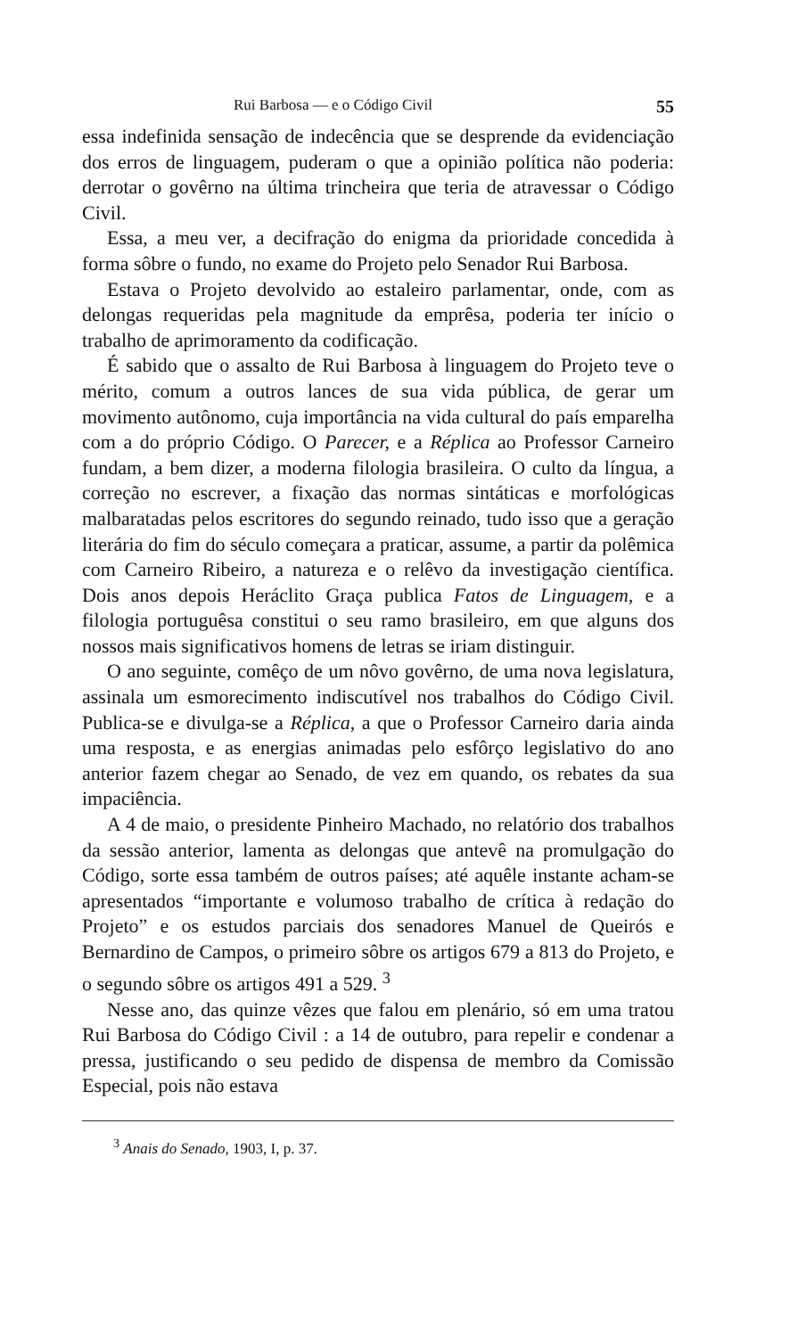Rui Barbosa — e o Código Civil 55
essa indefinida sensação de indecência que se desprende da evidenciação dos erros de linguagem, puderam o que a opinião política não poderia: derrotar o govêrno na última trincheira que teria de atravessar o Código Civil.
Essa, a meu ver, a decifração do enigma da prioridade concedida à forma sôbre o fundo, no exame do Projeto pelo Senador Rui Barbosa.
Estava o Projeto devolvido ao estaleiro parlamentar, onde, com as delongas requeridas pela magnitude da emprêsa, poderia ter início o trabalho de aprimoramento da codificação.
É sabido que o assalto de Rui Barbosa à linguagem do Projeto teve o mérito, comum a outros lances de sua vida pública, de gerar um movimento autônomo, cuja importância na vida cultural do país emparelha com a do próprio Código. O Parecer, e a Réplica ao Professor Carneiro fundam, a bem dizer, a moderna filologia brasileira. O culto da língua, a correção no escrever, a fixação das normas sintáticas e morfológicas malbaratadas pelos escritores do segundo reinado, tudo isso que a geração literária do fim do século começara a praticar, assume, a partir da polêmica com Carneiro Ribeiro, a natureza e o relêvo da investigação científica. Dois anos depois Heráclito Graça publica Fatos de Linguagem, e a filologia portuguêsa constitui o seu ramo brasileiro, em que alguns dos nossos mais significativos homens de letras se iriam distinguir.
O ano seguinte, comêço de um nôvo govêrno, de uma nova legislatura, assinala um esmorecimento indiscutível nos trabalhos do Código Civil. Publica-se e divulga-se a Réplica, a que o Professor Carneiro daria ainda uma resposta, e as energias animadas pelo esfôrço legislativo do ano anterior fazem chegar ao Senado, de vez em quando, os rebates da sua impaciência.
A 4 de maio, o presidente Pinheiro Machado, no relatório dos trabalhos da sessão anterior, lamenta as delongas que antevê na promulgação do Código, sorte essa também de outros países; até aquêle instante acham-se apresentados “importante e volumoso trabalho de crítica à redação do Projeto” e os estudos parciais dos senadores Manuel de Queirós e Bernardino de Campos, o primeiro sôbre os artigos 679 a 813 do Projeto, e o segundo sôbre os artigos 491 a 529. <sup>3</sup>
Nesse ano, das quinze vêzes que falou em plenário, só em uma tratou Rui Barbosa do Código Civil : a 14 de outubro, para repelir e condenar a pressa, justificando o seu pedido de dispensa de membro da Comissão Especial, pois não estava
<sup>3</sup> Anais do Senado, 1903, I, p. 37.